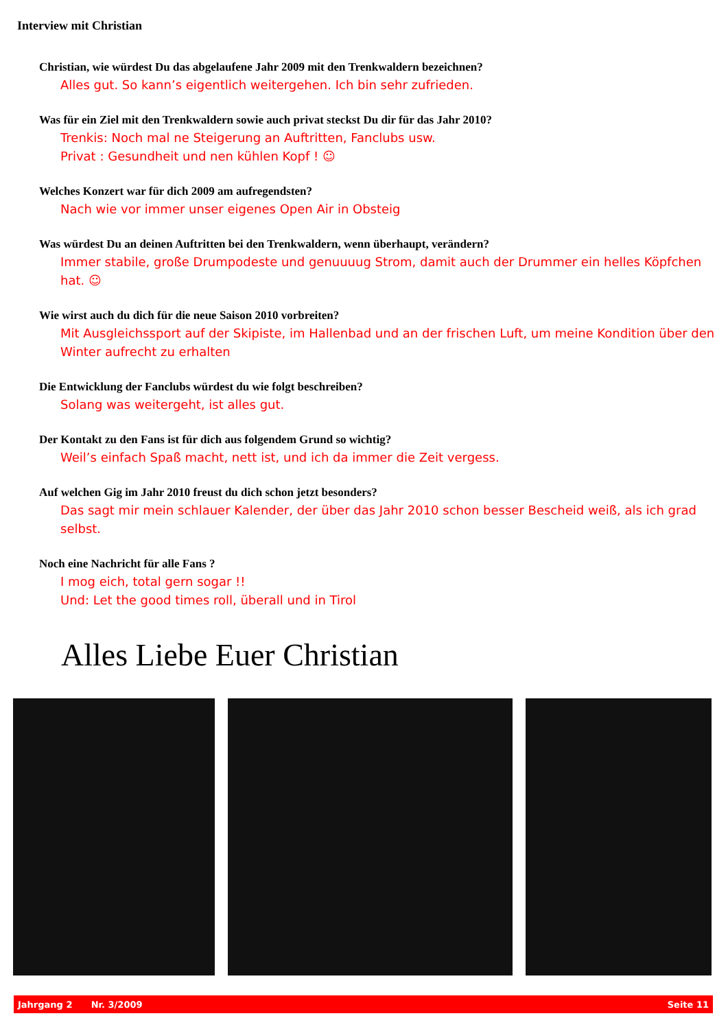Interview mit Christian
Christian, wie würdest Du das abgelaufene Jahr 2009 mit den Trenkwaldern bezeichnen?
Alles gut. So kann’s eigentlich weitergehen. Ich bin sehr zufrieden.
Was für ein Ziel mit den Trenkwaldern sowie auch privat steckst Du dir für das Jahr 2010?
Trenkis: Noch mal ne Steigerung an Auftritten, Fanclubs usw.
Privat : Gesundheit und nen kühlen Kopf ! ☺
Welches Konzert war für dich 2009 am aufregendsten?
Nach wie vor immer unser eigenes Open Air in Obsteig
Was würdest Du an deinen Auftritten bei den Trenkwaldern, wenn überhaupt, verändern?
Immer stabile, große Drumpodeste und genuuuug Strom, damit auch der Drummer ein helles Köpfchen hat. ☺
Wie wirst auch du dich für die neue Saison 2010 vorbreiten?
Mit Ausgleichssport auf der Skipiste, im Hallenbad und an der frischen Luft, um meine Kondition über den Winter aufrecht zu erhalten
Die Entwicklung der Fanclubs würdest du wie folgt beschreiben?
Solang was weitergeht, ist alles gut.
Der Kontakt zu den Fans ist für dich aus folgendem Grund so wichtig?
Weil’s einfach Spaß macht, nett ist, und ich da immer die Zeit vergess.
Auf welchen Gig im Jahr 2010 freust du dich schon jetzt besonders?
Das sagt mir mein schlauer Kalender, der über das Jahr 2010 schon besser Bescheid weiß, als ich grad selbst.
Noch eine Nachricht für alle Fans ?
I mog eich, total gern sogar !!
Und: Let the good times roll, überall und in Tirol
Alles Liebe Euer Christian
Jahrgang 2 Nr. 3/2009 Seite 11